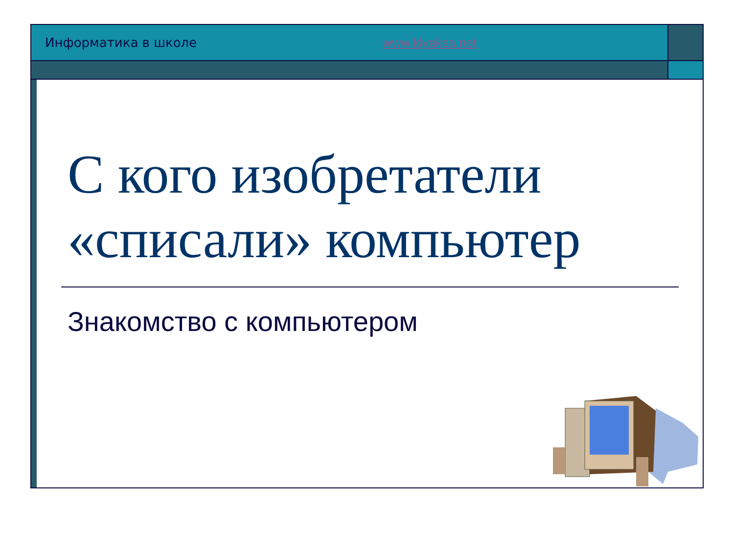Информатика в школе www.klyaksa.net
С кого изобретатели «списали» компьютер
Знакомство с компьютером